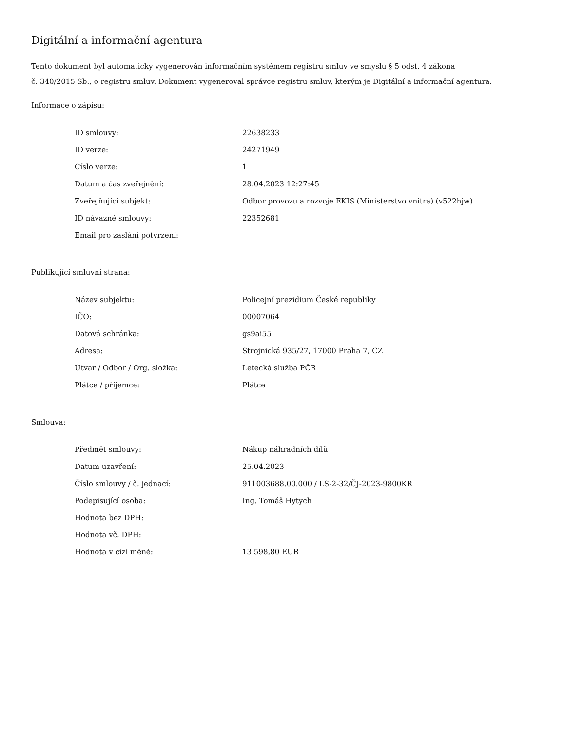Digitální a informační agentura
Tento dokument byl automaticky vygenerován informačním systémem registru smluv ve smyslu § 5 odst. 4 zákona
č. 340/2015 Sb., o registru smluv. Dokument vygeneroval správce registru smluv, kterým je Digitální a informační agentura.
Informace o zápisu:
| ID smlouvy: | 22638233 |
| ID verze: | 24271949 |
| Číslo verze: | 1 |
| Datum a čas zveřejnění: | 28.04.2023 12:27:45 |
| Zveřejňující subjekt: | Odbor provozu a rozvoje EKIS (Ministerstvo vnitra) (v522hjw) |
| ID návazné smlouvy: | 22352681 |
| Email pro zaslání potvrzení: | |
Publikující smluvní strana:
| Název subjektu: | Policejní prezidium České republiky |
| IČO: | 00007064 |
| Datová schránka: | gs9ai55 |
| Adresa: | Strojnická 935/27, 17000 Praha 7, CZ |
| Útvar / Odbor / Org. složka: | Letecká služba PČR |
| Plátce / příjemce: | Plátce |
Smlouva:
| Předmět smlouvy: | Nákup náhradních dílů |
| Datum uzavření: | 25.04.2023 |
| Číslo smlouvy / č. jednací: | 911003688.00.000 / LS-2-32/ČJ-2023-9800KR |
| Podepisující osoba: | Ing. Tomáš Hytych |
| Hodnota bez DPH: | |
| Hodnota vč. DPH: | |
| Hodnota v cizí měně: | 13 598,80 EUR |